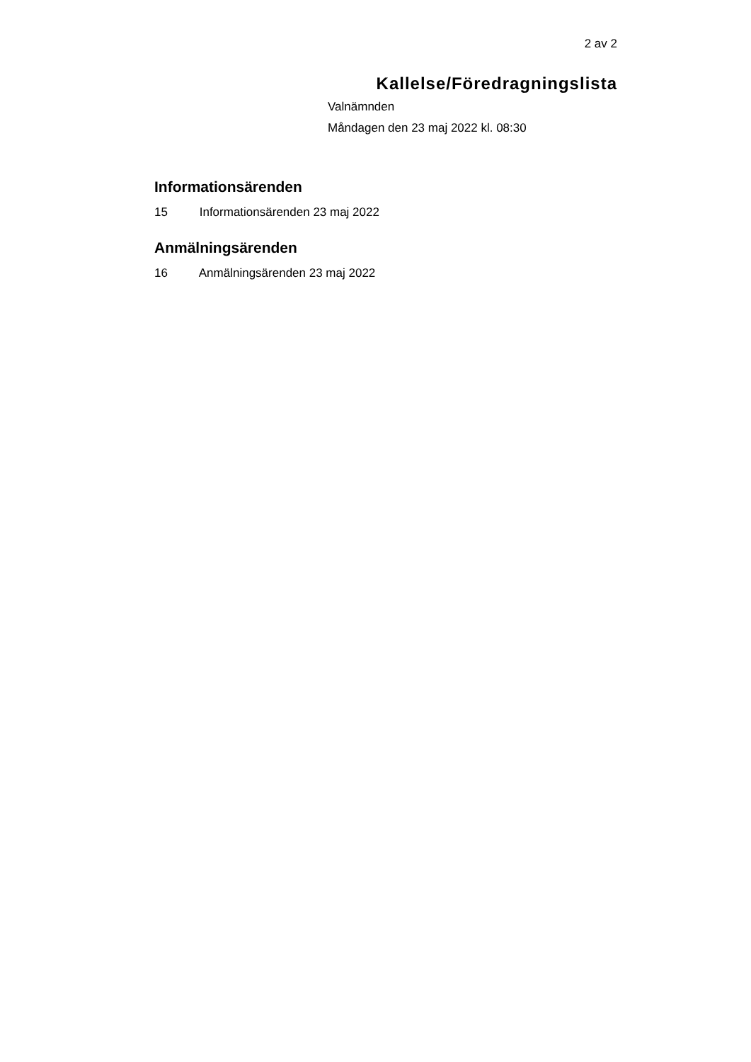2 av 2
Kallelse/Föredragningslista
Valnämnden
Måndagen den 23 maj 2022 kl. 08:30
Informationsärenden
15 Informationsärenden 23 maj 2022
Anmälningsärenden
16 Anmälningsärenden 23 maj 2022